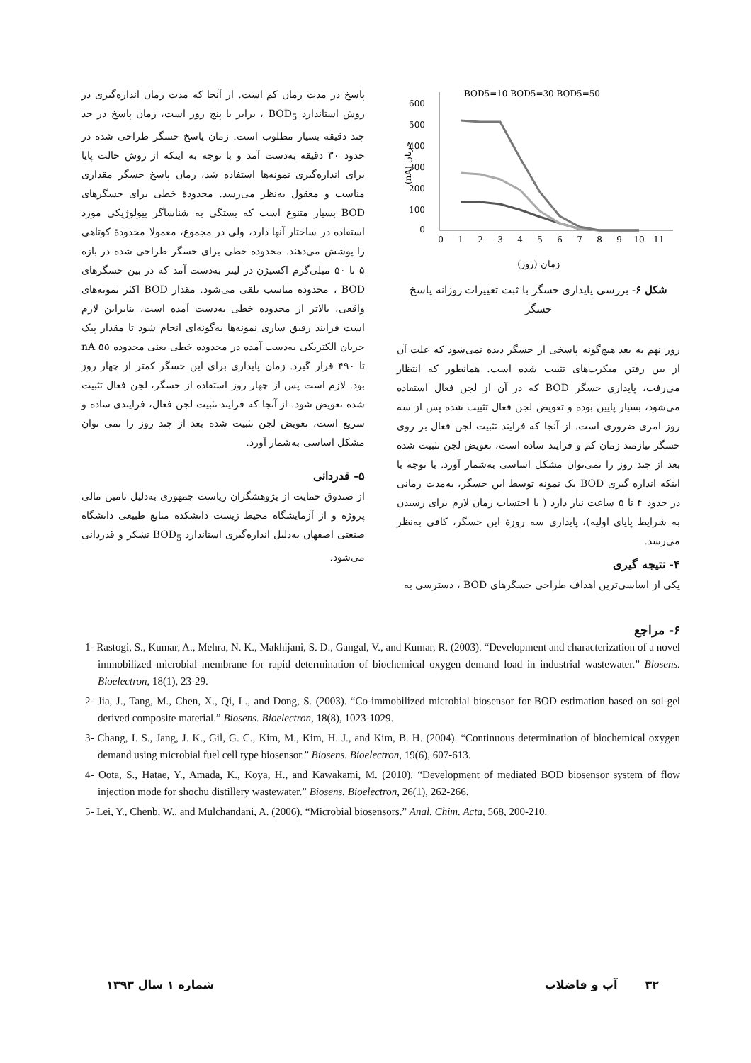BOD5=10 BOD5=30 BOD5=50
600
500
400
300
200
100
0
(nA) جریان
0
1
2
3
4
5
6
7
8
9
10
11
زمان (روز)
شکل ۶- بررسی پایداری حسگر با ثبت تغییرات روزانه پاسخ حسگر
روز نهم به بعد هیچ‌گونه پاسخی از حسگر دیده نمی‌شود که علت آن از بین رفتن میکرب‌های تثبیت شده است. همانطور که انتظار می‌رفت، پایداری حسگر BOD که در آن از لجن فعال استفاده می‌شود، بسیار پایین بوده و تعویض لجن فعال تثبیت شده پس از سه روز امری ضروری است. از آنجا که فرایند تثبیت لجن فعال بر روی حسگر نیازمند زمان کم و فرایند ساده است، تعویض لجن تثبیت شده بعد از چند روز را نمی‌توان مشکل اساسی به‌شمار آورد. با توجه با اینکه اندازه گیری BOD یک نمونه توسط این حسگر، به‌مدت زمانی در حدود ۴ تا ۵ ساعت نیاز دارد ( با احتساب زمان لازم برای رسیدن به شرایط پایای اولیه)، پایداری سه روزۀ این حسگر، کافی به‌نظر می‌رسد.
۴- نتیجه گیری
یکی از اساسی‌ترین اهداف طراحی حسگرهای BOD ، دسترسی به
پاسخ در مدت زمان کم است. از آنجا که مدت زمان اندازه‌گیری در روش استاندارد BOD<sub>5</sub> ، برابر با پنج روز است، زمان پاسخ در حد چند دقیقه بسیار مطلوب است. زمان پاسخ حسگر طراحی شده در حدود ۳۰ دقیقه به‌دست آمد و با توجه به اینکه از روش حالت پایا برای اندازه‌گیری نمونه‌ها استفاده شد، زمان پاسخ حسگر مقداری مناسب و معقول به‌نظر می‌رسد. محدودۀ خطی برای حسگرهای BOD بسیار متنوع است که بستگی به شناساگر بیولوژیکی مورد استفاده در ساختار آنها دارد، ولی در مجموع، معمولا محدودۀ کوتاهی را پوشش می‌دهند. محدوده خطی برای حسگر طراحی شده در بازه ۵ تا ۵۰ میلی‌گرم اکسیژن در لیتر به‌دست آمد که در بین حسگرهای BOD ، محدوده مناسب تلقی می‌شود. مقدار BOD اکثر نمونه‌های واقعی، بالاتر از محدوده خطی به‌دست آمده است، بنابراین لازم است فرایند رقیق سازی نمونه‌ها به‌گونه‌ای انجام شود تا مقدار پیک جریان الکتریکی به‌دست آمده در محدوده خطی یعنی محدوده nA ۵۵ تا ۴۹۰ قرار گیرد. زمان پایداری برای این حسگر کمتر از چهار روز بود. لازم است پس از چهار روز استفاده از حسگر، لجن فعال تثبیت شده تعویض شود. از آنجا که فرایند تثبیت لجن فعال، فرایندی ساده و سریع است، تعویض لجن تثبیت شده بعد از چند روز را نمی توان مشکل اساسی به‌شمار آورد.
۵- قدردانی
از صندوق حمایت از پژوهشگران ریاست جمهوری به‌دلیل تامین مالی پروژه و از آزمایشگاه محیط زیست دانشکده منابع طبیعی دانشگاه صنعتی اصفهان به‌دلیل اندازه‌گیری استاندارد BOD<sub>5</sub> تشکر و قدردانی می‌شود.
۶- مراجع
1- Rastogi, S., Kumar, A., Mehra, N. K., Makhijani, S. D., Gangal, V., and Kumar, R. (2003). “Development and characterization of a novel immobilized microbial membrane for rapid determination of biochemical oxygen demand load in industrial wastewater.” Biosens. Bioelectron, 18(1), 23-29.
2- Jia, J., Tang, M., Chen, X., Qi, L., and Dong, S. (2003). “Co-immobilized microbial biosensor for BOD estimation based on sol-gel derived composite material.” Biosens. Bioelectron, 18(8), 1023-1029.
3- Chang, I. S., Jang, J. K., Gil, G. C., Kim, M., Kim, H. J., and Kim, B. H. (2004). “Continuous determination of biochemical oxygen demand using microbial fuel cell type biosensor.” Biosens. Bioelectron, 19(6), 607-613.
4- Oota, S., Hatae, Y., Amada, K., Koya, H., and Kawakami, M. (2010). “Development of mediated BOD biosensor system of flow injection mode for shochu distillery wastewater.” Biosens. Bioelectron, 26(1), 262-266.
5- Lei, Y., Chenb, W., and Mulchandani, A. (2006). “Microbial biosensors.” Anal. Chim. Acta, 568, 200-210.
۳۲ آب و فاضلاب شماره ۱ سال ۱۳۹۳